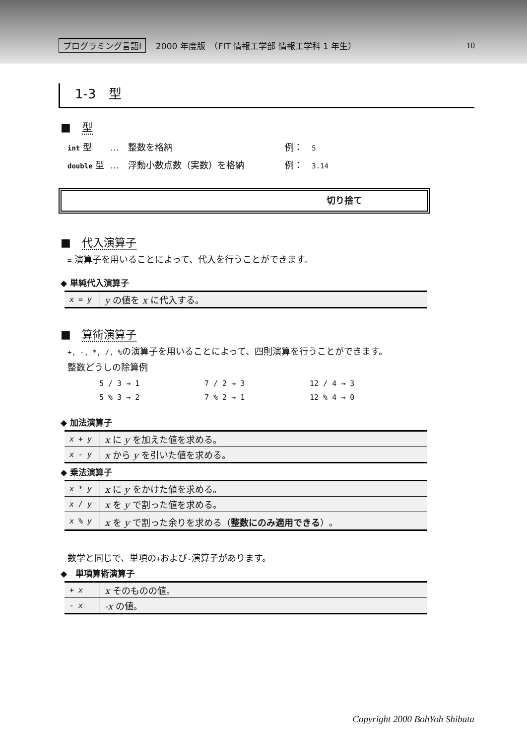プログラミング言語Ⅰ 2000 年度版　（FIT 情報工学部 情報工学科 1 年生） 10
1-3　型
■　型
| int 型 | … 整数を格納 | 例： 5 |
| double 型 | … 浮動小数点数（実数）を格納 | 例： 3.14 |
切り捨て
■　代入演算子
= 演算子を用いることによって、代入を行うことができます。
◆ 単純代入演算子
| x = y | y の値を x に代入する。 |
■　算術演算子
+, -, *, /, % の演算子を用いることによって、四則演算を行うことができます。
整数どうしの除算例
| 5 / 3 → 1 | 7 / 2 → 3 | 12 / 4 → 3 |
| 5 % 3 → 2 | 7 % 2 → 1 | 12 % 4 → 0 |
◆ 加法演算子
| x + y | x に y を加えた値を求める。 |
| x - y | x から y を引いた値を求める。 |
◆ 乗法演算子
| x * y | x に y をかけた値を求める。 |
| x / y | x を y で割った値を求める。 |
| x % y | x を y で割った余りを求める（ 整数にのみ適用できる ）。 |
数学と同じで、単項の+および-演算子があります。
◆　単項算術演算子
| + x | x そのものの値。 |
| - x | -x の値。 |
Copyright 2000 BohYoh Shibata